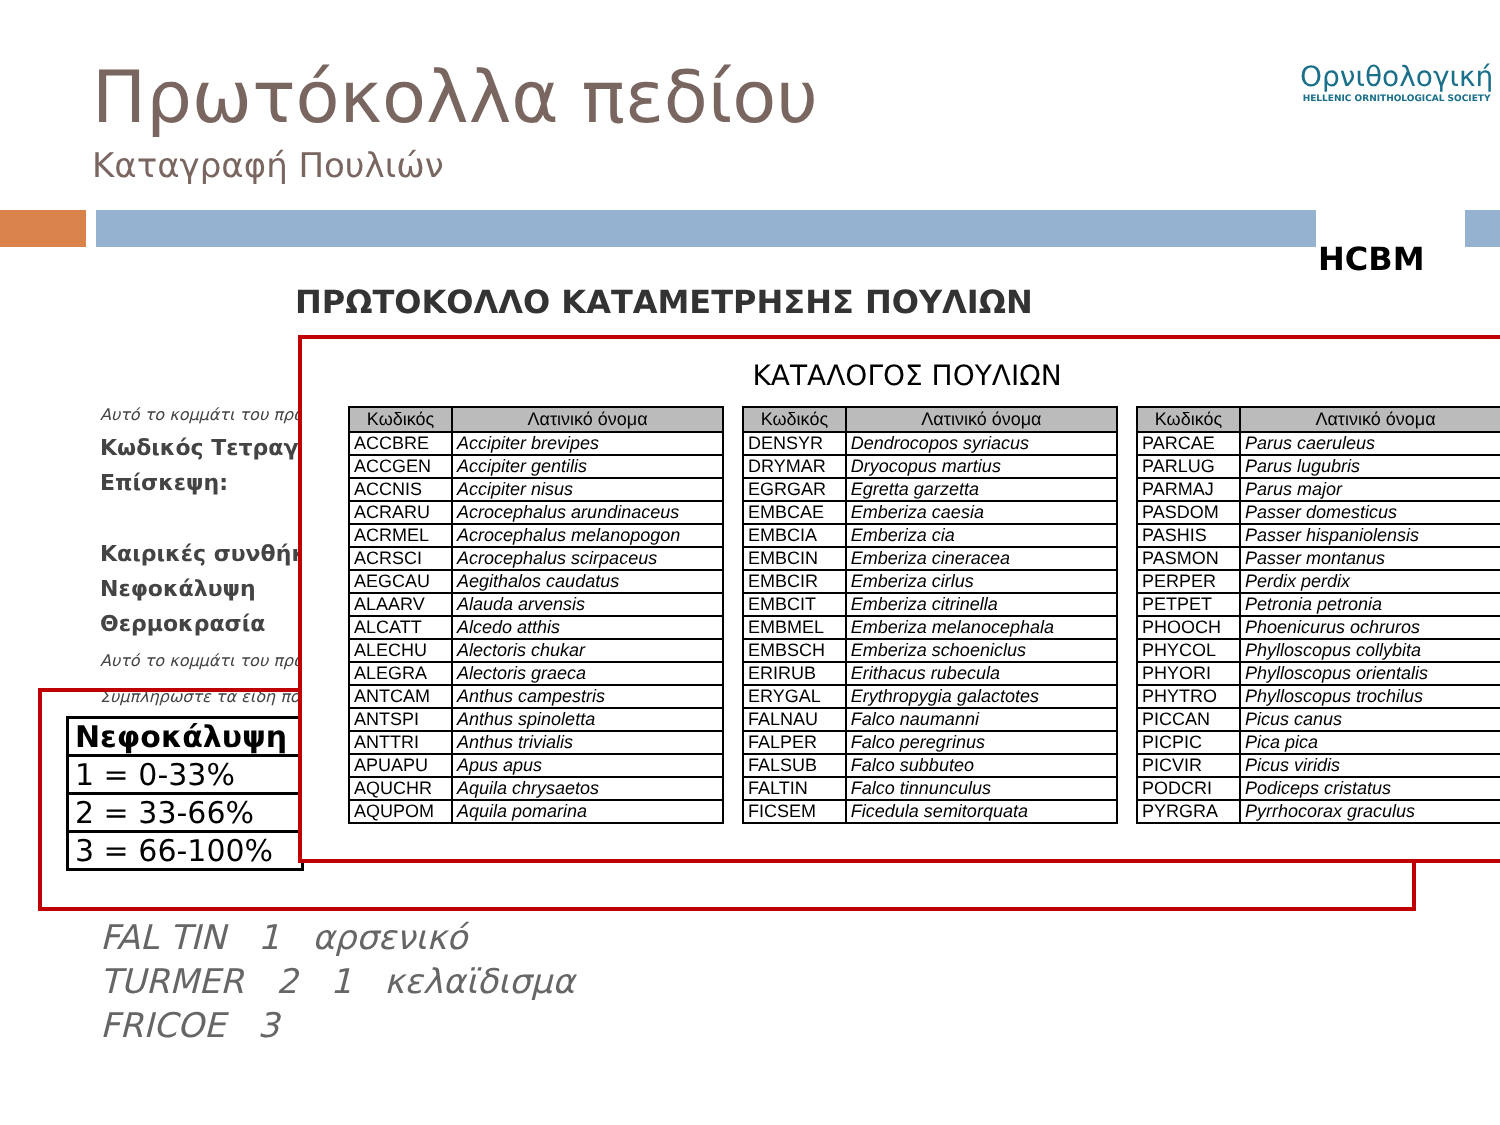Πρωτόκολλα πεδίου
Καταγραφή Πουλιών
Ορνιθολογική
HELLENIC ORNITHOLOGICAL SOCIETY
HCBM
ΠΡΩΤΟΚΟΛΛΟ ΚΑΤΑΜΕΤΡΗΣΗΣ ΠΟΥΛΙΩΝ
Αυτό το κομμάτι του πρω
Κωδικός Τετραγ
Επίσκεψη:
Καιρικές συνθήκ
Νεφοκάλυψη
Θερμοκρασία
Αυτό το κομμάτι του πρω
Συμπληρώστε τα είδη πο
| Νεφοκάλυψη |
| 1 = 0-33% |
| 2 = 33-66% |
| 3 = 66-100% |
FAL TIN 1 αρσενικό
TURMER 2 1 κελαϊδισμα
FRICOE 3
ΚΑΤΑΛΟΓΟΣ ΠΟΥΛΙΩΝ
| Κωδικός | Λατινικό όνομα |
| --- | --- |
| ACCBRE | Accipiter brevipes |
| ACCGEN | Accipiter gentilis |
| ACCNIS | Accipiter nisus |
| ACRARU | Acrocephalus arundinaceus |
| ACRMEL | Acrocephalus melanopogon |
| ACRSCI | Acrocephalus scirpaceus |
| AEGCAU | Aegithalos caudatus |
| ALAARV | Alauda arvensis |
| ALCATT | Alcedo atthis |
| ALECHU | Alectoris chukar |
| ALEGRA | Alectoris graeca |
| ANTCAM | Anthus campestris |
| ANTSPI | Anthus spinoletta |
| ANTTRI | Anthus trivialis |
| APUAPU | Apus apus |
| AQUCHR | Aquila chrysaetos |
| AQUPOM | Aquila pomarina |
| Κωδικός | Λατινικό όνομα |
| --- | --- |
| DENSYR | Dendrocopos syriacus |
| DRYMAR | Dryocopus martius |
| EGRGAR | Egretta garzetta |
| EMBCAE | Emberiza caesia |
| EMBCIA | Emberiza cia |
| EMBCIN | Emberiza cineracea |
| EMBCIR | Emberiza cirlus |
| EMBCIT | Emberiza citrinella |
| EMBMEL | Emberiza melanocephala |
| EMBSCH | Emberiza schoeniclus |
| ERIRUB | Erithacus rubecula |
| ERYGAL | Erythropygia galactotes |
| FALNAU | Falco naumanni |
| FALPER | Falco peregrinus |
| FALSUB | Falco subbuteo |
| FALTIN | Falco tinnunculus |
| FICSEM | Ficedula semitorquata |
| Κωδικός | Λατινικό όνομα |
| --- | --- |
| PARCAE | Parus caeruleus |
| PARLUG | Parus lugubris |
| PARMAJ | Parus major |
| PASDOM | Passer domesticus |
| PASHIS | Passer hispaniolensis |
| PASMON | Passer montanus |
| PERPER | Perdix perdix |
| PETPET | Petronia petronia |
| PHOOCH | Phoenicurus ochruros |
| PHYCOL | Phylloscopus collybita |
| PHYORI | Phylloscopus orientalis |
| PHYTRO | Phylloscopus trochilus |
| PICCAN | Picus canus |
| PICPIC | Pica pica |
| PICVIR | Picus viridis |
| PODCRI | Podiceps cristatus |
| PYRGRA | Pyrrhocorax graculus |